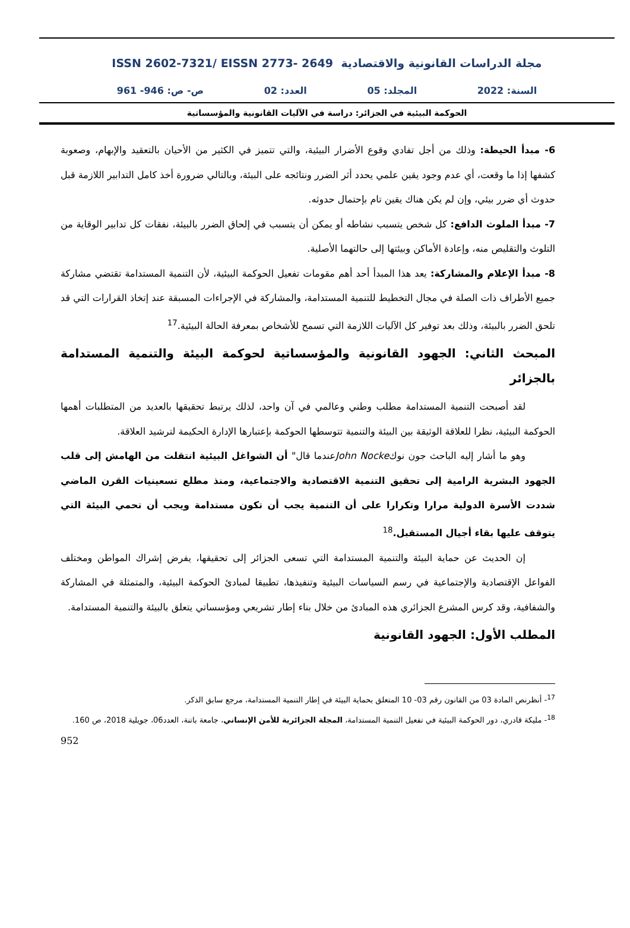ISSN 2602-7321/ EISSN 2773- 2649 مجلة الدراسات القانونية والاقتصادية
السنة: 2022 المجلد: 05 العدد: 02 ص- ص: 946- 961
الحوكمة البيئية في الجزائر: دراسة في الآليات القانونية والمؤسساتية
6- مبدأ الحيطة: وذلك من أجل تفادي وقوع الأضرار البيئية، والتي تتميز في الكثير من الأحيان بالتعقيد والإبهام، وصعوبة كشفها إذا ما وقعت، أي عدم وجود يقين علمي يحدد أثر الضرر ونتائجه على البيئة، وبالتالي ضرورة أخذ كامل التدابير اللازمة قبل حدوث أي ضرر بيئي، وإن لم يكن هناك يقين تام بإحتمال حدوثه.
7- مبدأ الملوث الدافع: كل شخص يتسبب نشاطه أو يمكن أن يتسبب في إلحاق الضرر بالبيئة، نفقات كل تدابير الوقاية من التلوث والتقليص منه، وإعادة الأماكن وبيئتها إلى حالتهما الأصلية.
8- مبدأ الإعلام والمشاركة: يعد هذا المبدأ أحد أهم مقومات تفعيل الحوكمة البيئية، لأن التنمية المستدامة تقتضي مشاركة جميع الأطراف ذات الصلة في مجال التخطيط للتنمية المستدامة، والمشاركة في الإجراءات المسبقة عند إتخاذ القرارات التي قد تلحق الضرر بالبيئة، وذلك بعد توفير كل الآليات اللازمة التي تسمح للأشخاص بمعرفة الحالة البيئية.<sup>17</sup>
المبحث الثاني: الجهود القانونية والمؤسساتية لحوكمة البيئة والتنمية المستدامة بالجزائر
لقد أصبحت التنمية المستدامة مطلب وطني وعالمي في آن واحد، لذلك يرتبط تحقيقها بالعديد من المتطلبات أهمها الحوكمة البيئية، نظرا للعلاقة الوثيقة بين البيئة والتنمية تتوسطها الحوكمة بإعتبارها الإدارة الحكيمة لترشيد العلاقة.
وهو ما أشار إليه الباحث جون نوكJohn Nockeعندما قال" أن الشواغل البيئية انتقلت من الهامش إلى قلب الجهود البشرية الرامية إلى تحقيق التنمية الاقتصادية والاجتماعية، ومنذ مطلع تسعينيات القرن الماضي شددت الأسرة الدولية مرارا وتكرارا على أن التنمية يجب أن تكون مستدامة ويجب أن تحمي البيئة التي يتوقف عليها بقاء أجيال المستقبل.<sup>18</sup>
إن الحديث عن حماية البيئة والتنمية المستدامة التي تسعى الجزائر إلى تحقيقها، يفرض إشراك المواطن ومختلف الفواعل الإقتصادية والإجتماعية في رسم السياسات البيئية وتنفيذها، تطبيقا لمبادئ الحوكمة البيئية، والمتمثلة في المشاركة والشفافية، وقد كرس المشرع الجزائري هذه المبادئ من خلال بناء إطار تشريعي ومؤسساتي يتعلق بالبيئة والتنمية المستدامة.
المطلب الأول: الجهود القانونية
<sup>17</sup>- أنظرنص المادة 03 من القانون رقم 03- 10 المتعلق بحماية البيئة في إطار التنمية المستدامة، مرجع سابق الذكر.
<sup>18</sup>- مليكة قادري، دور الحوكمة البيئية في تفعيل التنمية المستدامة، المجلة الجزائرية للأمن الإنساني، جامعة باتنة، العدد06، جويلية 2018، ص 160.
952